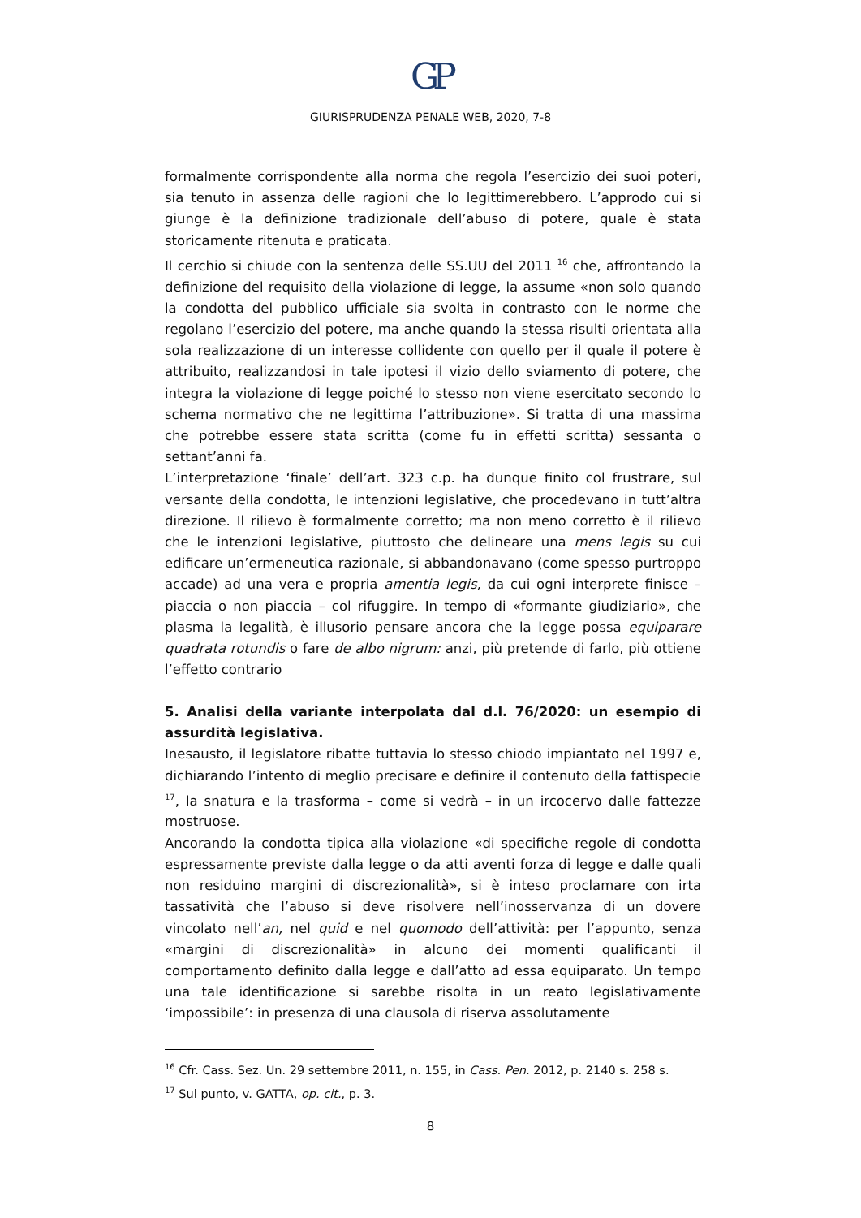GP
GIURISPRUDENZA PENALE WEB, 2020, 7-8
formalmente corrispondente alla norma che regola l’esercizio dei suoi poteri, sia tenuto in assenza delle ragioni che lo legittimerebbero. L’approdo cui si giunge è la definizione tradizionale dell’abuso di potere, quale è stata storicamente ritenuta e praticata.
Il cerchio si chiude con la sentenza delle SS.UU del 2011 <sup>16</sup> che, affrontando la definizione del requisito della violazione di legge, la assume «non solo quando la condotta del pubblico ufficiale sia svolta in contrasto con le norme che regolano l’esercizio del potere, ma anche quando la stessa risulti orientata alla sola realizzazione di un interesse collidente con quello per il quale il potere è attribuito, realizzandosi in tale ipotesi il vizio dello sviamento di potere, che integra la violazione di legge poiché lo stesso non viene esercitato secondo lo schema normativo che ne legittima l’attribuzione». Si tratta di una massima che potrebbe essere stata scritta (come fu in effetti scritta) sessanta o settant’anni fa.
L’interpretazione ‘finale’ dell’art. 323 c.p. ha dunque finito col frustrare, sul versante della condotta, le intenzioni legislative, che procedevano in tutt’altra direzione. Il rilievo è formalmente corretto; ma non meno corretto è il rilievo che le intenzioni legislative, piuttosto che delineare una mens legis su cui edificare un’ermeneutica razionale, si abbandonavano (come spesso purtroppo accade) ad una vera e propria amentia legis, da cui ogni interprete finisce – piaccia o non piaccia – col rifuggire. In tempo di «formante giudiziario», che plasma la legalità, è illusorio pensare ancora che la legge possa equiparare quadrata rotundis o fare de albo nigrum: anzi, più pretende di farlo, più ottiene l’effetto contrario
5. Analisi della variante interpolata dal d.l. 76/2020: un esempio di assurdità legislativa.
Inesausto, il legislatore ribatte tuttavia lo stesso chiodo impiantato nel 1997 e, dichiarando l’intento di meglio precisare e definire il contenuto della fattispecie <sup>17</sup>, la snatura e la trasforma – come si vedrà – in un ircocervo dalle fattezze mostruose.
Ancorando la condotta tipica alla violazione «di specifiche regole di condotta espressamente previste dalla legge o da atti aventi forza di legge e dalle quali non residuino margini di discrezionalità», si è inteso proclamare con irta tassatività che l’abuso si deve risolvere nell’inosservanza di un dovere vincolato nell’an, nel quid e nel quomodo dell’attività: per l’appunto, senza «margini di discrezionalità» in alcuno dei momenti qualificanti il comportamento definito dalla legge e dall’atto ad essa equiparato. Un tempo una tale identificazione si sarebbe risolta in un reato legislativamente ‘impossibile’: in presenza di una clausola di riserva assolutamente
<sup>16</sup> Cfr. Cass. Sez. Un. 29 settembre 2011, n. 155, in Cass. Pen. 2012, p. 2140 s. 258 s.
<sup>17</sup> Sul punto, v. GATTA, op. cit., p. 3.
8